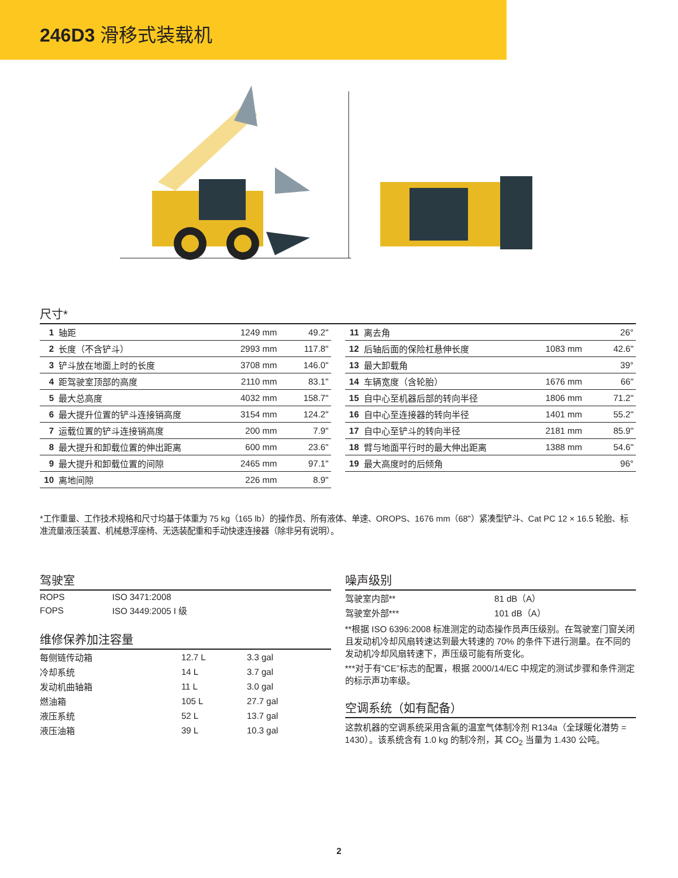246D3 滑移式装载机
尺寸*
| 1 | 轴距 | 1249 mm | 49.2" |
| 2 | 长度（不含铲斗） | 2993 mm | 117.8" |
| 3 | 铲斗放在地面上时的长度 | 3708 mm | 146.0" |
| 4 | 距驾驶室顶部的高度 | 2110 mm | 83.1" |
| 5 | 最大总高度 | 4032 mm | 158.7" |
| 6 | 最大提升位置的铲斗连接销高度 | 3154 mm | 124.2" |
| 7 | 运载位置的铲斗连接销高度 | 200 mm | 7.9" |
| 8 | 最大提升和卸载位置的伸出距离 | 600 mm | 23.6" |
| 9 | 最大提升和卸载位置的间隙 | 2465 mm | 97.1" |
| 10 | 离地间隙 | 226 mm | 8.9" |
| 11 | 离去角 | | 26° |
| 12 | 后轴后面的保险杠悬伸长度 | 1083 mm | 42.6" |
| 13 | 最大卸载角 | | 39° |
| 14 | 车辆宽度（含轮胎） | 1676 mm | 66" |
| 15 | 自中心至机器后部的转向半径 | 1806 mm | 71.2" |
| 16 | 自中心至连接器的转向半径 | 1401 mm | 55.2" |
| 17 | 自中心至铲斗的转向半径 | 2181 mm | 85.9" |
| 18 | 臂与地面平行时的最大伸出距离 | 1388 mm | 54.6" |
| 19 | 最大高度时的后倾角 | | 96° |
*工作重量、工作技术规格和尺寸均基于体重为 75 kg（165 lb）的操作员、所有液体、单速、OROPS、1676 mm（68"）紧凑型铲斗、Cat PC 12 × 16.5 轮胎、标准流量液压装置、机械悬浮座椅、无选装配重和手动快速连接器（除非另有说明）。
驾驶室
| ROPS | ISO 3471:2008 |
| FOPS | ISO 3449:2005 I 级 |
维修保养加注容量
| 每侧链传动箱 | 12.7 L | 3.3 gal |
| 冷却系统 | 14 L | 3.7 gal |
| 发动机曲轴箱 | 11 L | 3.0 gal |
| 燃油箱 | 105 L | 27.7 gal |
| 液压系统 | 52 L | 13.7 gal |
| 液压油箱 | 39 L | 10.3 gal |
噪声级别
| 驾驶室内部** | 81 dB（A） |
| 驾驶室外部*** | 101 dB（A） |
**根据 ISO 6396:2008 标准测定的动态操作员声压级别。在驾驶室门窗关闭且发动机冷却风扇转速达到最大转速的 70% 的条件下进行测量。在不同的发动机冷却风扇转速下，声压级可能有所变化。
***对于有“CE”标志的配置，根据 2000/14/EC 中规定的测试步骤和条件测定的标示声功率级。
空调系统（如有配备）
这款机器的空调系统采用含氟的温室气体制冷剂 R134a（全球暖化潜势 = 1430）。该系统含有 1.0 kg 的制冷剂，其 CO<sub>2</sub> 当量为 1.430 公吨。
2